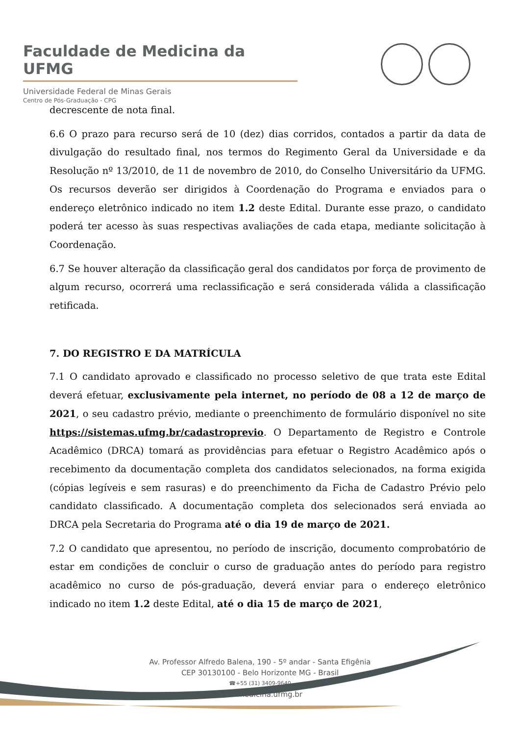Faculdade de Medicina da UFMG
Universidade Federal de Minas Gerais
Centro de Pós-Graduação - CPG
decrescente de nota final.
6.6 O prazo para recurso será de 10 (dez) dias corridos, contados a partir da data de divulgação do resultado final, nos termos do Regimento Geral da Universidade e da Resolução nº 13/2010, de 11 de novembro de 2010, do Conselho Universitário da UFMG. Os recursos deverão ser dirigidos à Coordenação do Programa e enviados para o endereço eletrônico indicado no item 1.2 deste Edital. Durante esse prazo, o candidato poderá ter acesso às suas respectivas avaliações de cada etapa, mediante solicitação à Coordenação.
6.7 Se houver alteração da classificação geral dos candidatos por força de provimento de algum recurso, ocorrerá uma reclassificação e será considerada válida a classificação retificada.
7. DO REGISTRO E DA MATRÍCULA
7.1 O candidato aprovado e classificado no processo seletivo de que trata este Edital deverá efetuar, exclusivamente pela internet, no período de 08 a 12 de março de 2021, o seu cadastro prévio, mediante o preenchimento de formulário disponível no site https://sistemas.ufmg.br/cadastroprevio. O Departamento de Registro e Controle Acadêmico (DRCA) tomará as providências para efetuar o Registro Acadêmico após o recebimento da documentação completa dos candidatos selecionados, na forma exigida (cópias legíveis e sem rasuras) e do preenchimento da Ficha de Cadastro Prévio pelo candidato classificado. A documentação completa dos selecionados será enviada ao DRCA pela Secretaria do Programa até o dia 19 de março de 2021.
7.2 O candidato que apresentou, no período de inscrição, documento comprobatório de estar em condições de concluir o curso de graduação antes do período para registro acadêmico no curso de pós-graduação, deverá enviar para o endereço eletrônico indicado no item 1.2 deste Edital, até o dia 15 de março de 2021,
Av. Professor Alfredo Balena, 190 - 5º andar - Santa Efigênia
CEP 30130100 - Belo Horizonte MG - Brasil
☎+55 (31) 3409-9640
www.medicina.ufmg.br